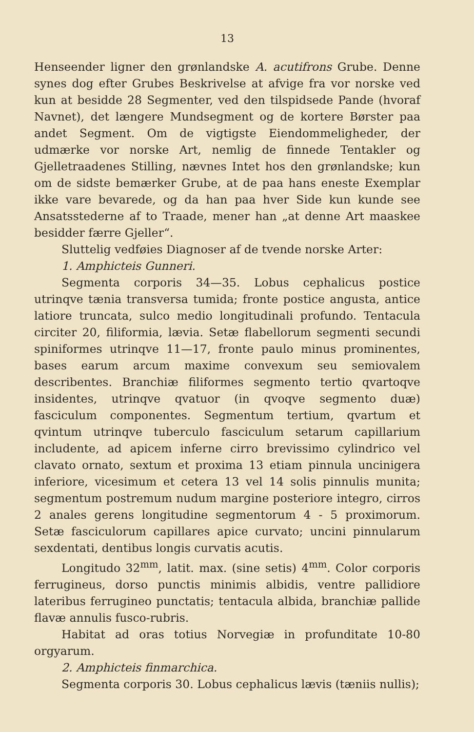13
Henseender ligner den grønlandske A. acutifrons Grube. Denne synes dog efter Grubes Beskrivelse at afvige fra vor norske ved kun at besidde 28 Segmenter, ved den tilspidsede Pande (hvoraf Navnet), det længere Mundsegment og de kortere Børster paa andet Segment. Om de vigtigste Eiendommeligheder, der udmærke vor norske Art, nemlig de finnede Tentakler og Gjelletraadenes Stilling, nævnes Intet hos den grønlandske; kun om de sidste bemærker Grube, at de paa hans eneste Exemplar ikke vare bevarede, og da han paa hver Side kun kunde see Ansatsstederne af to Traade, mener han „at denne Art maaskee besidder færre Gjeller“.
Sluttelig vedføies Diagnoser af de tvende norske Arter:
1. Amphicteis Gunneri.
Segmenta corporis 34—35. Lobus cephalicus postice utrinqve tænia transversa tumida; fronte postice angusta, antice latiore truncata, sulco medio longitudinali profundo. Tentacula circiter 20, filiformia, lævia. Setæ flabellorum segmenti secundi spiniformes utrinqve 11—17, fronte paulo minus prominentes, bases earum arcum maxime convexum seu semiovalem describentes. Branchiæ filiformes segmento tertio qvartoqve insidentes, utrinqve qvatuor (in qvoqve segmento duæ) fasciculum componentes. Segmentum tertium, qvartum et qvintum utrinqve tuberculo fasciculum setarum capillarium includente, ad apicem inferne cirro brevissimo cylindrico vel clavato ornato, sextum et proxima 13 etiam pinnula uncinigera inferiore, vicesimum et cetera 13 vel 14 solis pinnulis munita; segmentum postremum nudum margine posteriore integro, cirros 2 anales gerens longitudine segmentorum 4 - 5 proximorum. Setæ fasciculorum capillares apice curvato; uncini pinnularum sexdentati, dentibus longis curvatis acutis.
Longitudo 32<sup>mm</sup>, latit. max. (sine setis) 4<sup>mm</sup>. Color corporis ferrugineus, dorso punctis minimis albidis, ventre pallidiore lateribus ferrugineo punctatis; tentacula albida, branchiæ pallide flavæ annulis fusco-rubris.
Habitat ad oras totius Norvegiæ in profunditate 10-80 orgyarum.
2. Amphicteis finmarchica.
Segmenta corporis 30. Lobus cephalicus lævis (tæniis nullis);